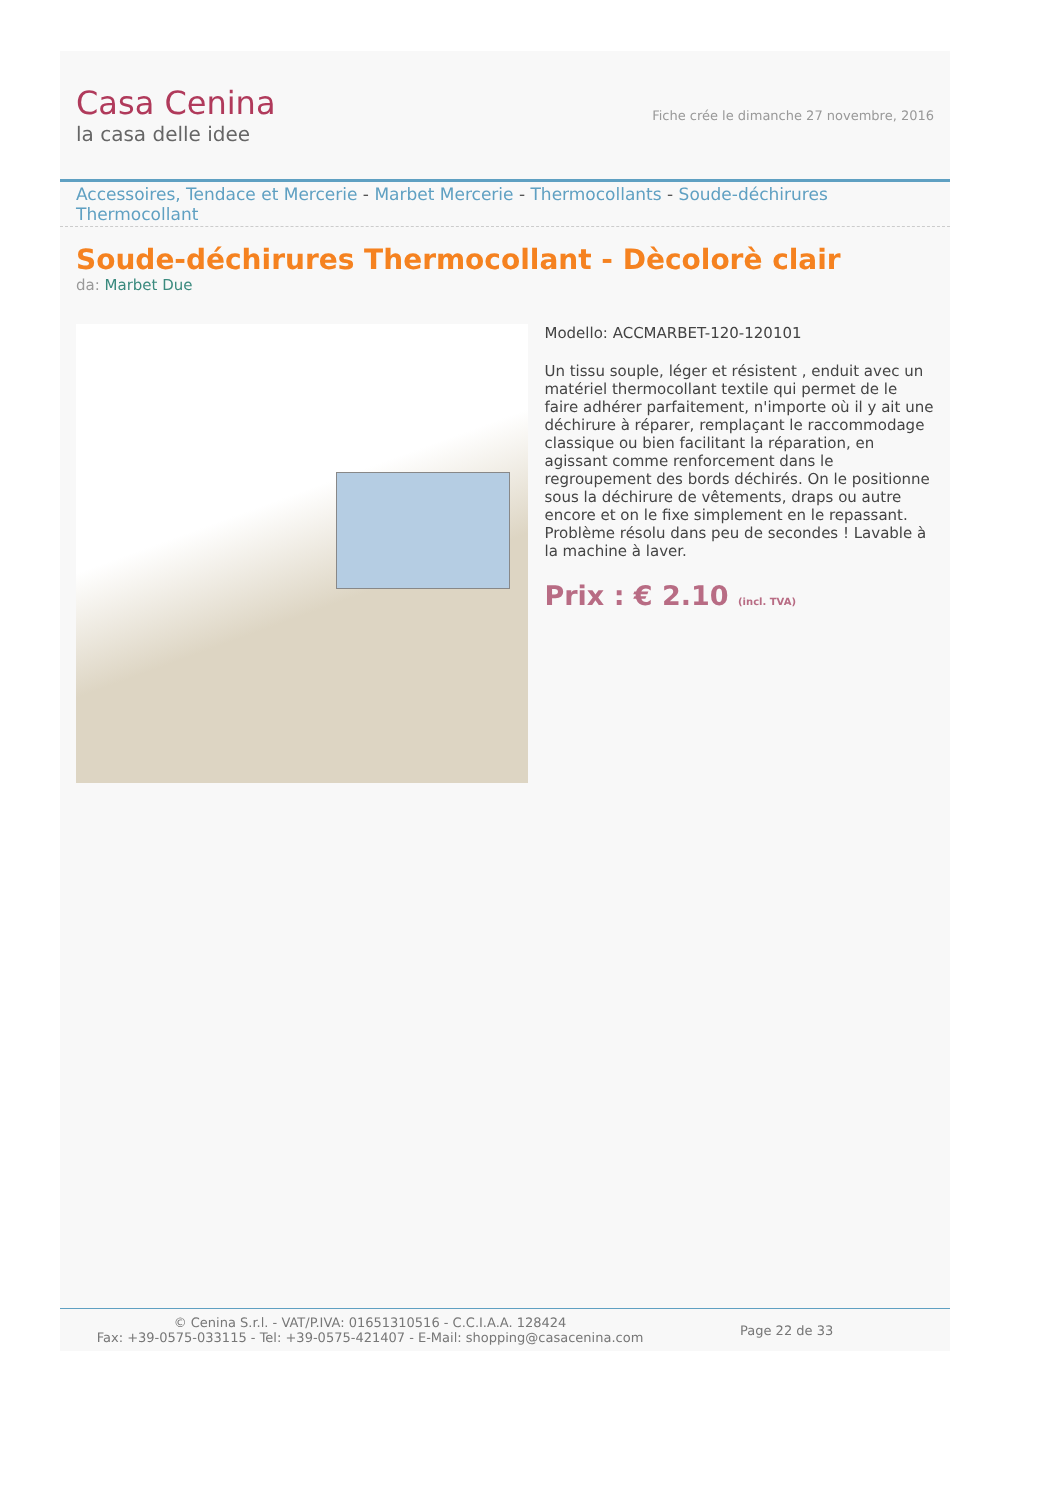Casa Cenina
la casa delle idee
Fiche crée le dimanche 27 novembre, 2016
Accessoires, Tendace et Mercerie - Marbet Mercerie - Thermocollants - Soude-déchirures Thermocollant
Soude-déchirures Thermocollant - Dècolorè clair
da: Marbet Due
Modello: ACCMARBET-120-120101
Un tissu souple, léger et résistent , enduit avec un matériel thermocollant textile qui permet de le faire adhérer parfaitement, n'importe où il y ait une déchirure à réparer, remplaçant le raccommodage classique ou bien facilitant la réparation, en agissant comme renforcement dans le regroupement des bords déchirés. On le positionne sous la déchirure de vêtements, draps ou autre encore et on le fixe simplement en le repassant. Problème résolu dans peu de secondes ! Lavable à la machine à laver.
Prix : € 2.10 (incl. TVA)
© Cenina S.r.l. - VAT/P.IVA: 01651310516 - C.C.I.A.A. 128424
Fax: +39-0575-033115 - Tel: +39-0575-421407 - E-Mail: shopping@casacenina.com
Page 22 de 33